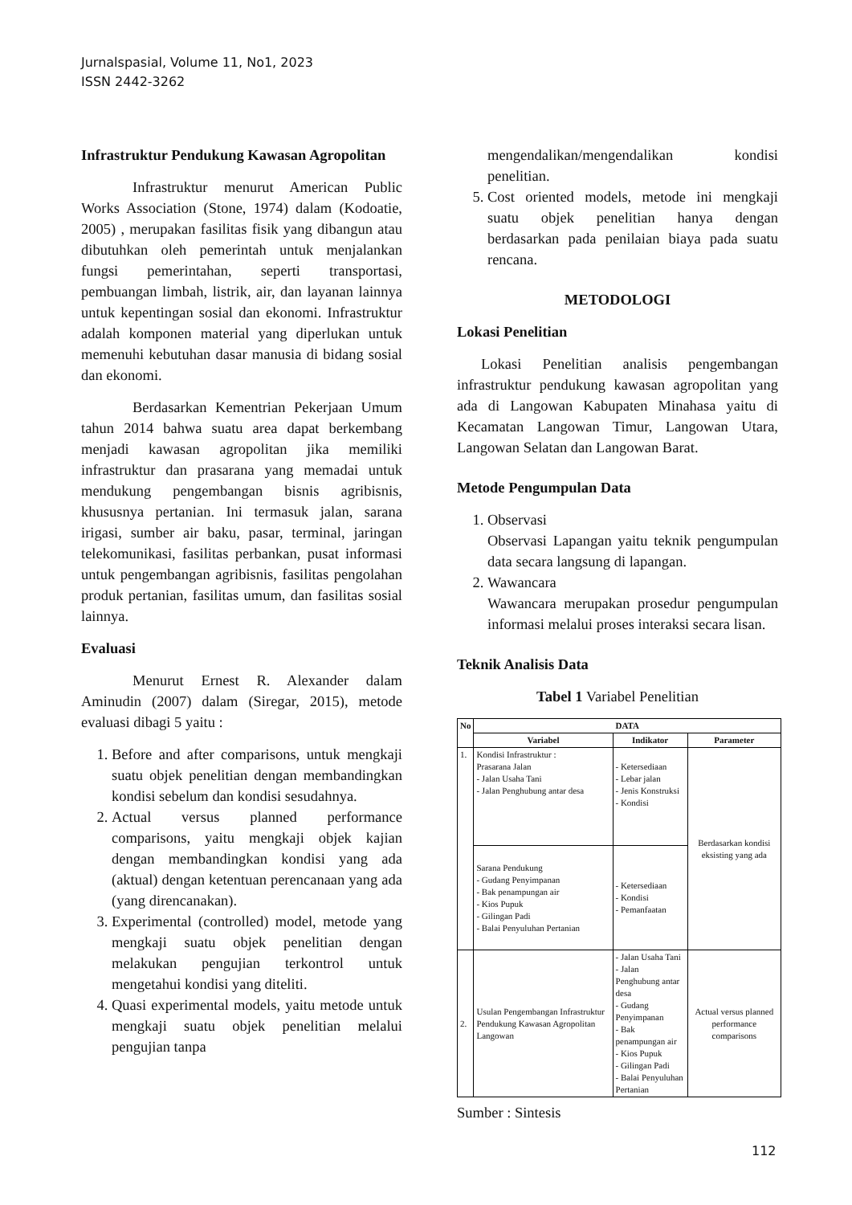Jurnalspasial, Volume 11, No1, 2023
ISSN 2442-3262
Infrastruktur Pendukung Kawasan Agropolitan
Infrastruktur menurut American Public Works Association (Stone, 1974) dalam (Kodoatie, 2005) , merupakan fasilitas fisik yang dibangun atau dibutuhkan oleh pemerintah untuk menjalankan fungsi pemerintahan, seperti transportasi, pembuangan limbah, listrik, air, dan layanan lainnya untuk kepentingan sosial dan ekonomi. Infrastruktur adalah komponen material yang diperlukan untuk memenuhi kebutuhan dasar manusia di bidang sosial dan ekonomi.
Berdasarkan Kementrian Pekerjaan Umum tahun 2014 bahwa suatu area dapat berkembang menjadi kawasan agropolitan jika memiliki infrastruktur dan prasarana yang memadai untuk mendukung pengembangan bisnis agribisnis, khususnya pertanian. Ini termasuk jalan, sarana irigasi, sumber air baku, pasar, terminal, jaringan telekomunikasi, fasilitas perbankan, pusat informasi untuk pengembangan agribisnis, fasilitas pengolahan produk pertanian, fasilitas umum, dan fasilitas sosial lainnya.
Evaluasi
Menurut Ernest R. Alexander dalam Aminudin (2007) dalam (Siregar, 2015), metode evaluasi dibagi 5 yaitu :
1. Before and after comparisons, untuk mengkaji suatu objek penelitian dengan membandingkan kondisi sebelum dan kondisi sesudahnya.
2. Actual versus planned performance comparisons, yaitu mengkaji objek kajian dengan membandingkan kondisi yang ada (aktual) dengan ketentuan perencanaan yang ada (yang direncanakan).
3. Experimental (controlled) model, metode yang mengkaji suatu objek penelitian dengan melakukan pengujian terkontrol untuk mengetahui kondisi yang diteliti.
4. Quasi experimental models, yaitu metode untuk mengkaji suatu objek penelitian melalui pengujian tanpa
mengendalikan/mengendalikan kondisi penelitian.
5. Cost oriented models, metode ini mengkaji suatu objek penelitian hanya dengan berdasarkan pada penilaian biaya pada suatu rencana.
METODOLOGI
Lokasi Penelitian
Lokasi Penelitian analisis pengembangan infrastruktur pendukung kawasan agropolitan yang ada di Langowan Kabupaten Minahasa yaitu di Kecamatan Langowan Timur, Langowan Utara, Langowan Selatan dan Langowan Barat.
Metode Pengumpulan Data
1. Observasi
Observasi Lapangan yaitu teknik pengumpulan data secara langsung di lapangan.
2. Wawancara
Wawancara merupakan prosedur pengumpulan informasi melalui proses interaksi secara lisan.
Teknik Analisis Data
Tabel 1 Variabel Penelitian
| No | DATA | | |
| --- | --- | --- | --- |
| | Variabel | Indikator | Parameter |
| 1. | Kondisi Infrastruktur : Prasarana Jalan - Jalan Usaha Tani - Jalan Penghubung antar desa | - Ketersediaan - Lebar jalan - Jenis Konstruksi - Kondisi | Berdasarkan kondisi eksisting yang ada |
| | Sarana Pendukung - Gudang Penyimpanan - Bak penampungan air - Kios Pupuk - Gilingan Padi - Balai Penyuluhan Pertanian | - Ketersediaan - Kondisi - Pemanfaatan | |
| 2. | Usulan Pengembangan Infrastruktur Pendukung Kawasan Agropolitan Langowan | - Jalan Usaha Tani - Jalan Penghubung antar desa - Gudang Penyimpanan - Bak penampungan air - Kios Pupuk - Gilingan Padi - Balai Penyuluhan Pertanian | Actual versus planned performance comparisons |
Sumber : Sintesis
112